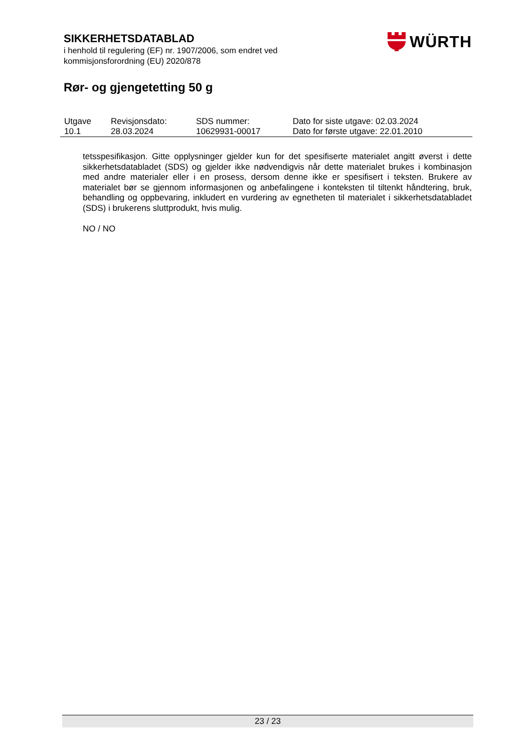SIKKERHETSDATABLAD
i henhold til regulering (EF) nr. 1907/2006, som endret ved
kommisjonsforordning (EU) 2020/878
Rør- og gjengetetting 50 g
WÜRTH
| Utgave 10.1 | Revisjonsdato: 28.03.2024 | SDS nummer: 10629931-00017 | Dato for siste utgave: 02.03.2024 Dato for første utgave: 22.01.2010 |
tetsspesifikasjon. Gitte opplysninger gjelder kun for det spesifiserte materialet angitt øverst i dette sikkerhetsdatabladet (SDS) og gjelder ikke nødvendigvis når dette materialet brukes i kombinasjon med andre materialer eller i en prosess, dersom denne ikke er spesifisert i teksten. Brukere av materialet bør se gjennom informasjonen og anbefalingene i konteksten til tiltenkt håndtering, bruk, behandling og oppbevaring, inkludert en vurdering av egnetheten til materialet i sikkerhetsdatabladet (SDS) i brukerens sluttprodukt, hvis mulig.
NO / NO
23 / 23